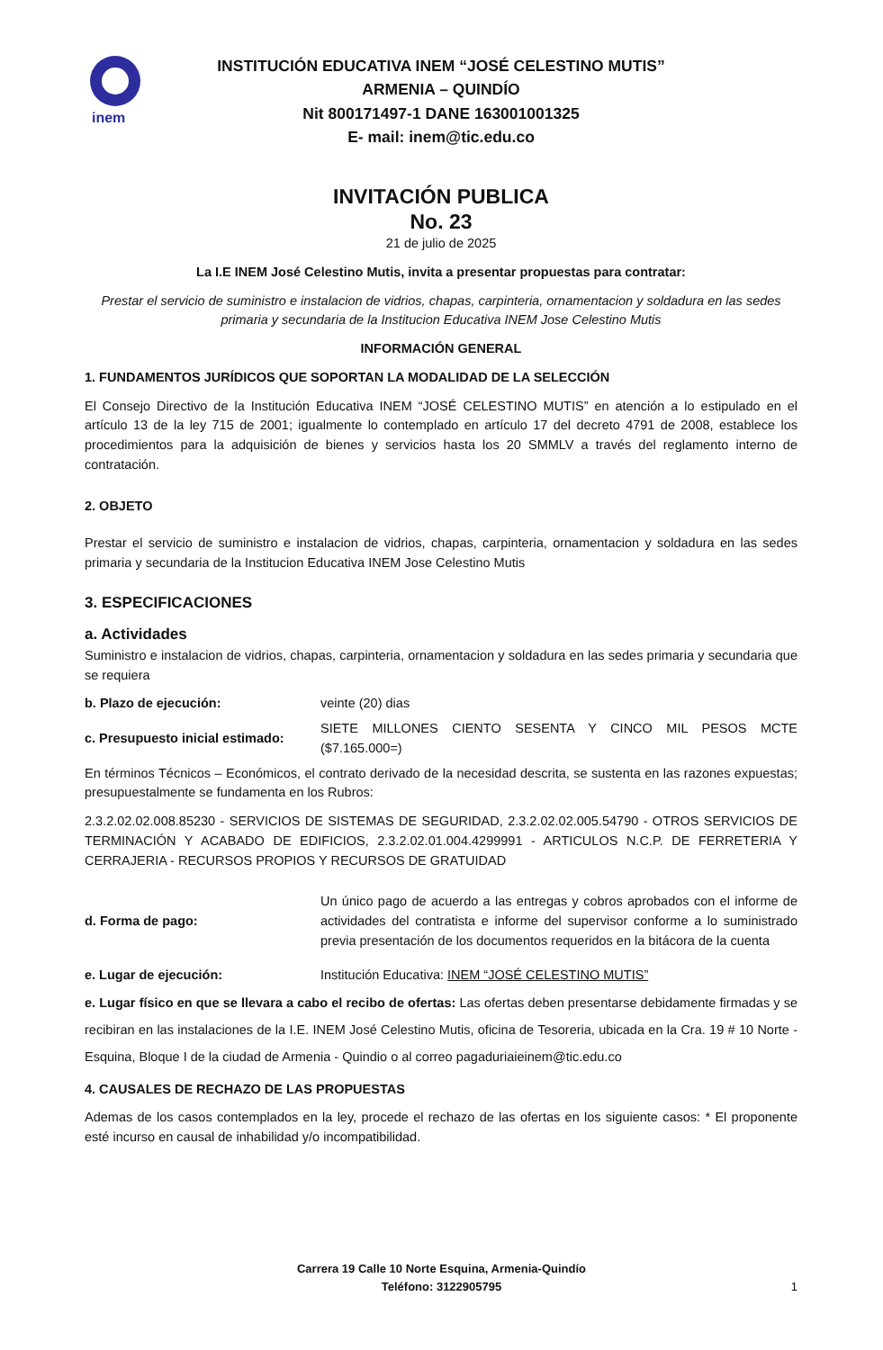inem
INSTITUCIÓN EDUCATIVA INEM “JOSÉ CELESTINO MUTIS”
ARMENIA – QUINDÍO
Nit 800171497-1 DANE 163001001325
E- mail: inem@tic.edu.co
INVITACIÓN PUBLICA
No. 23
21 de julio de 2025
La I.E INEM José Celestino Mutis, invita a presentar propuestas para contratar:
Prestar el servicio de suministro e instalacion de vidrios, chapas, carpinteria, ornamentacion y soldadura en las sedes primaria y secundaria de la Institucion Educativa INEM Jose Celestino Mutis
INFORMACIÓN GENERAL
1. FUNDAMENTOS JURÍDICOS QUE SOPORTAN LA MODALIDAD DE LA SELECCIÓN
El Consejo Directivo de la Institución Educativa INEM “JOSÉ CELESTINO MUTIS” en atención a lo estipulado en el artículo 13 de la ley 715 de 2001; igualmente lo contemplado en artículo 17 del decreto 4791 de 2008, establece los procedimientos para la adquisición de bienes y servicios hasta los 20 SMMLV a través del reglamento interno de contratación.
2. OBJETO
Prestar el servicio de suministro e instalacion de vidrios, chapas, carpinteria, ornamentacion y soldadura en las sedes primaria y secundaria de la Institucion Educativa INEM Jose Celestino Mutis
3. ESPECIFICACIONES
a. Actividades
Suministro e instalacion de vidrios, chapas, carpinteria, ornamentacion y soldadura en las sedes primaria y secundaria que se requiera
b. Plazo de ejecución: veinte (20) dias
c. Presupuesto inicial estimado:
SIETE MILLONES CIENTO SESENTA Y CINCO MIL PESOS MCTE ($7.165.000=)
En términos Técnicos – Económicos, el contrato derivado de la necesidad descrita, se sustenta en las razones expuestas; presupuestalmente se fundamenta en los Rubros:
2.3.2.02.02.008.85230 - SERVICIOS DE SISTEMAS DE SEGURIDAD, 2.3.2.02.02.005.54790 - OTROS SERVICIOS DE TERMINACIÓN Y ACABADO DE EDIFICIOS, 2.3.2.02.01.004.4299991 - ARTICULOS N.C.P. DE FERRETERIA Y CERRAJERIA - RECURSOS PROPIOS Y RECURSOS DE GRATUIDAD
d. Forma de pago: Un único pago de acuerdo a las entregas y cobros aprobados con el informe de actividades del contratista e informe del supervisor conforme a lo suministrado previa presentación de los documentos requeridos en la bitácora de la cuenta
e. Lugar de ejecución: Institución Educativa: INEM “JOSÉ CELESTINO MUTIS”
e. Lugar físico en que se llevara a cabo el recibo de ofertas: Las ofertas deben presentarse debidamente firmadas y se recibiran en las instalaciones de la I.E. INEM José Celestino Mutis, oficina de Tesoreria, ubicada en la Cra. 19 # 10 Norte - Esquina, Bloque I de la ciudad de Armenia - Quindio o al correo pagaduriaieinem@tic.edu.co
4. CAUSALES DE RECHAZO DE LAS PROPUESTAS
Ademas de los casos contemplados en la ley, procede el rechazo de las ofertas en los siguiente casos: * El proponente esté incurso en causal de inhabilidad y/o incompatibilidad.
Carrera 19 Calle 10 Norte Esquina, Armenia-Quindío
Teléfono: 3122905795
1